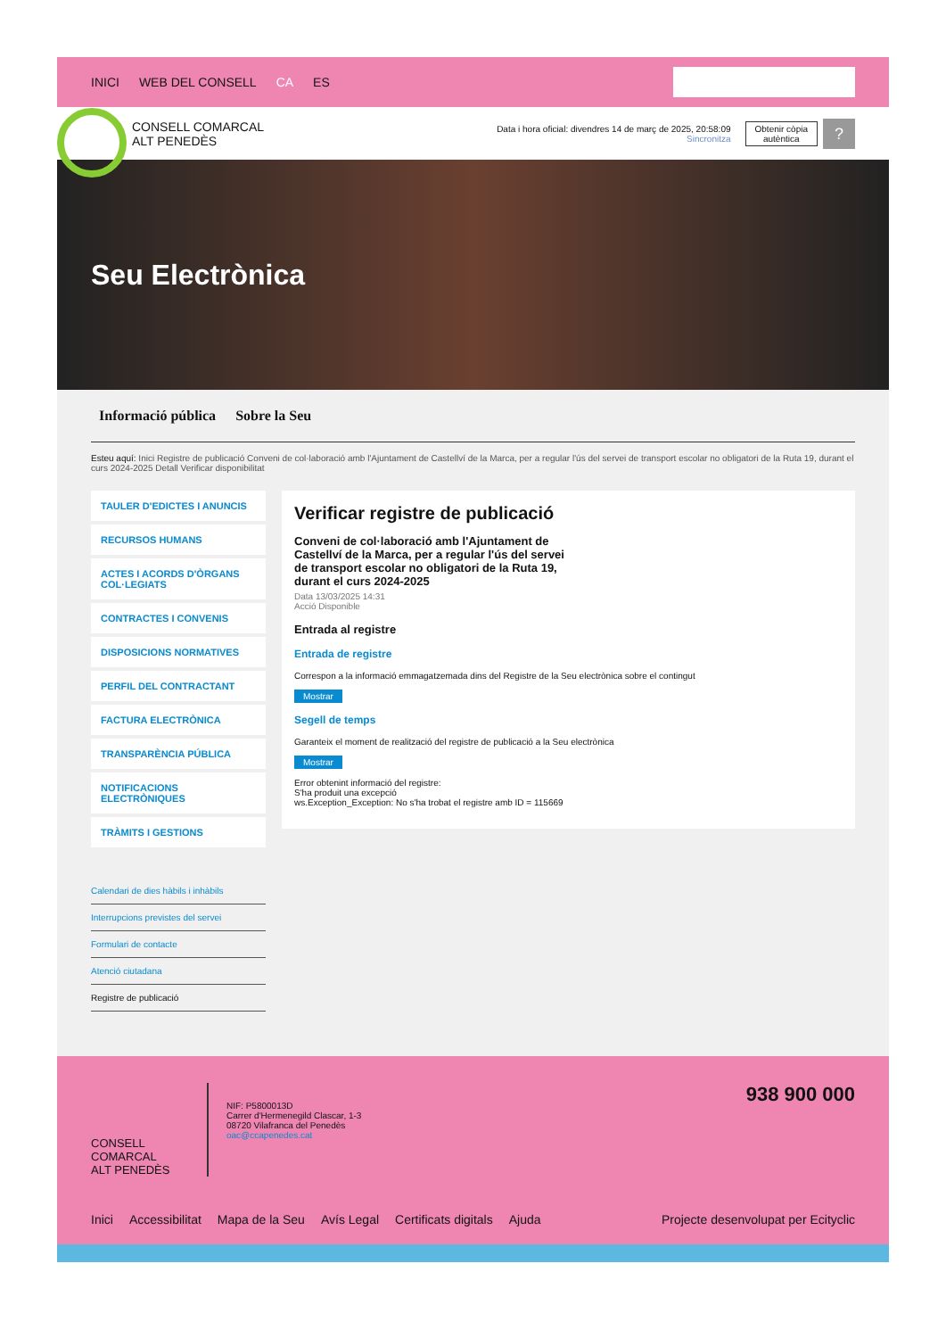INICI WEB DEL CONSELL CA ES
CONSELL COMARCAL
ALT PENEDÈS
Data i hora oficial: divendres 14 de març de 2025, 20:58:09
Sincronitza
Obtenir còpia
autèntica
?
Seu Electrònica
Informació pública Sobre la Seu
Esteu aquí: Inici Registre de publicació Conveni de col·laboració amb l'Ajuntament de Castellví de la Marca, per a regular l'ús del servei de transport escolar no obligatori de la Ruta 19, durant el curs 2024-2025 Detall Verificar disponibilitat
TAULER D'EDICTES I ANUNCIS
RECURSOS HUMANS
ACTES I ACORDS D'ÒRGANS COL·LEGIATS
CONTRACTES I CONVENIS
DISPOSICIONS NORMATIVES
PERFIL DEL CONTRACTANT
FACTURA ELECTRÒNICA
TRANSPARÈNCIA PÚBLICA
NOTIFICACIONS ELECTRÒNIQUES
TRÀMITS I GESTIONS
Calendari de dies hàbils i inhàbils
Interrupcions previstes del servei
Formulari de contacte
Atenció ciutadana
Registre de publicació
Verificar registre de publicació
Conveni de col·laboració amb l'Ajuntament de Castellví de la Marca, per a regular l'ús del servei de transport escolar no obligatori de la Ruta 19, durant el curs 2024-2025
Data 13/03/2025 14:31
Acció Disponible
Entrada al registre
Entrada de registre
Correspon a la informació emmagatzemada dins del Registre de la Seu electrònica sobre el contingut
Mostrar
Segell de temps
Garanteix el moment de realització del registre de publicació a la Seu electrònica
Mostrar
Error obtenint informació del registre:
S'ha produit una excepció
ws.Exception_Exception: No s'ha trobat el registre amb ID = 115669
CONSELL COMARCAL
ALT PENEDÈS
NIF: P5800013D
Carrer d'Hermenegild Clascar, 1-3
08720 Vilafranca del Penedès
oac@ccapenedes.cat
938 900 000
Inici Accessibilitat Mapa de la Seu Avís Legal Certificats digitals Ajuda Projecte desenvolupat per Ecityclic